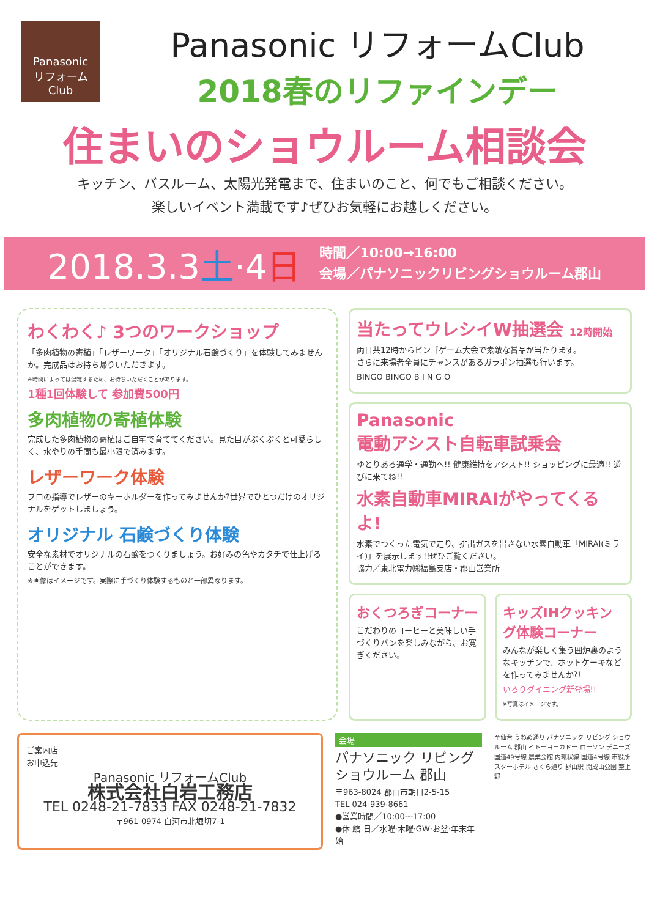Panasonic
リフォームClub
Panasonic リフォームClub
2018春のリファインデー
住まいのショウルーム相談会
キッチン、バスルーム、太陽光発電まで、住まいのこと、何でもご相談ください。
楽しいイベント満載です♪ぜひお気軽にお越しください。
2018.3.3土·4日
時間／10:00→16:00
会場／パナソニックリビングショウルーム郡山
わくわく♪ 3つのワークショップ
「多肉植物の寄植」「レザーワーク」「オリジナル石鹸づくり」を体験してみませんか。完成品はお持ち帰りいただきます。
※時間によっては混雑するため、お待ちいただくことがあります。
1種1回体験して 参加費500円
多肉植物の寄植体験
完成した多肉植物の寄植はご自宅で育ててください。見た目がぷくぷくと可愛らしく、水やりの手間も最小限で済みます。
レザーワーク体験
プロの指導でレザーのキーホルダーを作ってみませんか?世界でひとつだけのオリジナルをゲットしましょう。
オリジナル 石鹸づくり体験
安全な素材でオリジナルの石鹸をつくりましょう。お好みの色やカタチで仕上げることができます。
※画像はイメージです。実際に手づくり体験するものと一部異なります。
当たってウレシイW抽選会 12時開始
両日共12時からビンゴゲーム大会で素敵な賞品が当たります。
さらに来場者全員にチャンスがあるガラポン抽選も行います。
BINGO BINGO B I N G O
Panasonic
電動アシスト自転車試乗会
ゆとりある通学・通勤へ!! 健康維持をアシスト!! ショッピングに最適!! 遊びに来てね!!
水素自動車MIRAIがやってくるよ!
水素でつくった電気で走り、排出ガスを出さない水素自動車「MIRAI(ミライ)」を展示します!!ぜひご覧ください。
協力／東北電力㈱福島支店・郡山営業所
おくつろぎコーナー
こだわりのコーヒーと美味しい手づくりパンを楽しみながら、お寛ぎください。
キッズIHクッキング体験コーナー
みんなが楽しく集う囲炉裏のようなキッチンで、ホットケーキなどを作ってみませんか?!
いろりダイニング新登場!!
※写真はイメージです。
ご案内店
お申込先
Panasonic リフォームClub
株式会社白岩工務店
TEL 0248-21-7833 FAX 0248-21-7832
〒961-0974 白河市北堀切7-1
会場
パナソニック リビング ショウルーム 郡山
〒963-8024 郡山市朝日2-5-15
TEL 024-939-8661
●営業時間／10:00〜17:00
●休 館 日／水曜·木曜·GW·お盆·年末年始
至仙台 うねめ通り パナソニック リビング ショウルーム 郡山 イトーヨーカドー ローソン デニーズ 国道49号線 農業会館 内環状線 国道4号線 市役所 スターホテル さくら通り 郡山駅 開成山公園 至上野